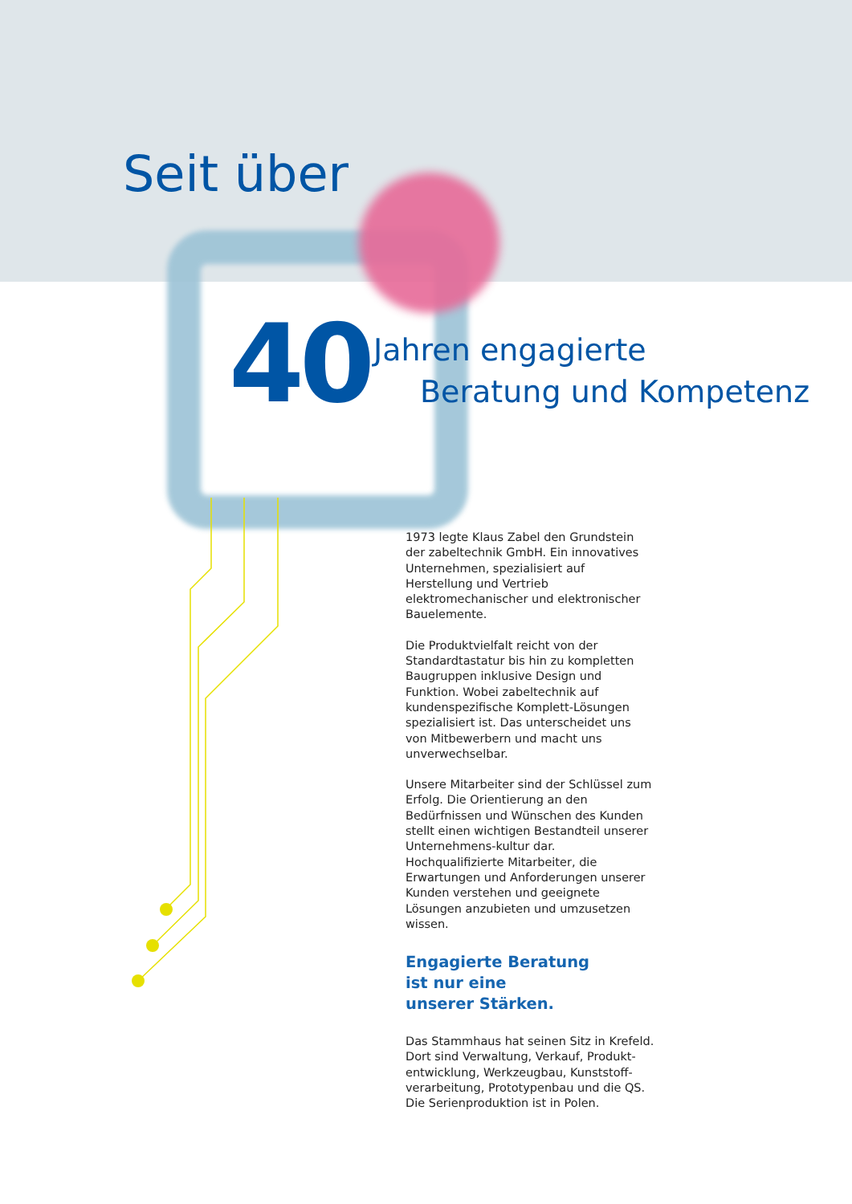Seit über
40
Jahren engagierte
Beratung und Kompetenz
1973 legte Klaus Zabel den Grundstein der zabeltechnik GmbH. Ein innovatives Unternehmen, spezialisiert auf Herstellung und Vertrieb elektromechanischer und elektronischer Bauelemente.
Die Produktvielfalt reicht von der Standardtastatur bis hin zu kompletten Baugruppen inklusive Design und Funktion. Wobei zabeltechnik auf kundenspezifische Komplett-Lösungen spezialisiert ist. Das unterscheidet uns von Mitbewerbern und macht uns unverwechselbar.
Unsere Mitarbeiter sind der Schlüssel zum Erfolg. Die Orientierung an den Bedürfnissen und Wünschen des Kunden stellt einen wichtigen Bestandteil unserer Unternehmens-kultur dar. Hochqualifizierte Mitarbeiter, die Erwartungen und Anforderungen unserer Kunden verstehen und geeignete Lösungen anzubieten und umzusetzen wissen.
Engagierte Beratung
ist nur eine
unserer Stärken.
Das Stammhaus hat seinen Sitz in Krefeld. Dort sind Verwaltung, Verkauf, Produkt-entwicklung, Werkzeugbau, Kunststoff-verarbeitung, Prototypenbau und die QS. Die Serienproduktion ist in Polen.